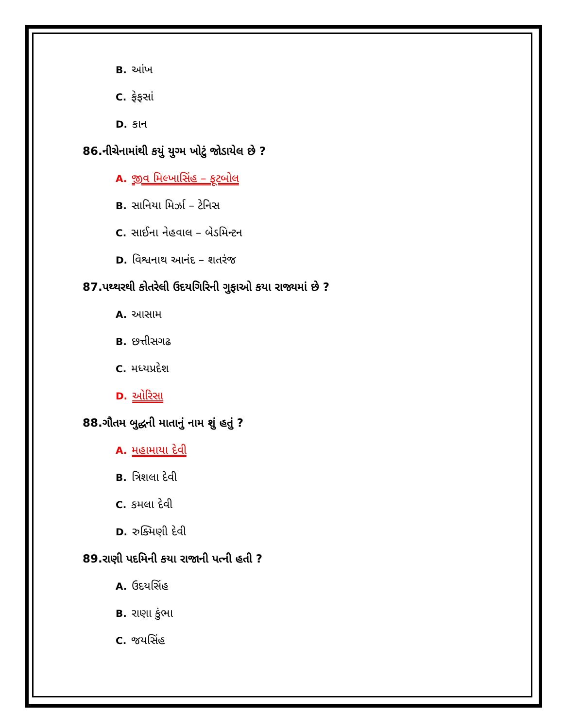B. આંખ
C. ફેફસાં
D. કાન
86.નીચેનામાંથી કયું યુગ્મ ખોટું જોડાયેલ છે ?
A. જીવ મિલ્ખાસિંહ – ફૂટબોલ
B. સાનિયા મિર્ઝા – ટેનિસ
C. સાઈના નેહવાલ – બેડમિન્ટન
D. વિશ્વનાથ આનંદ – શતરંજ
87.પથ્થરથી કોતરેલી ઉદયગિરિની ગુફાઓ કયા રાજ્યમાં છે ?
A. આસામ
B. છત્તીસગઢ
C. મધ્યપ્રદેશ
D. ઓરિસા
88.ગૌતમ બુદ્ધની માતાનું નામ શું હતું ?
A. મહામાયા દેવી
B. ત્રિશલા દેવી
C. કમલા દેવી
D. રુક્મિણી દેવી
89.રાણી પદમિની કયા રાજાની પત્ની હતી ?
A. ઉદયસિંહ
B. રાણા કુંભા
C. જયસિંહ